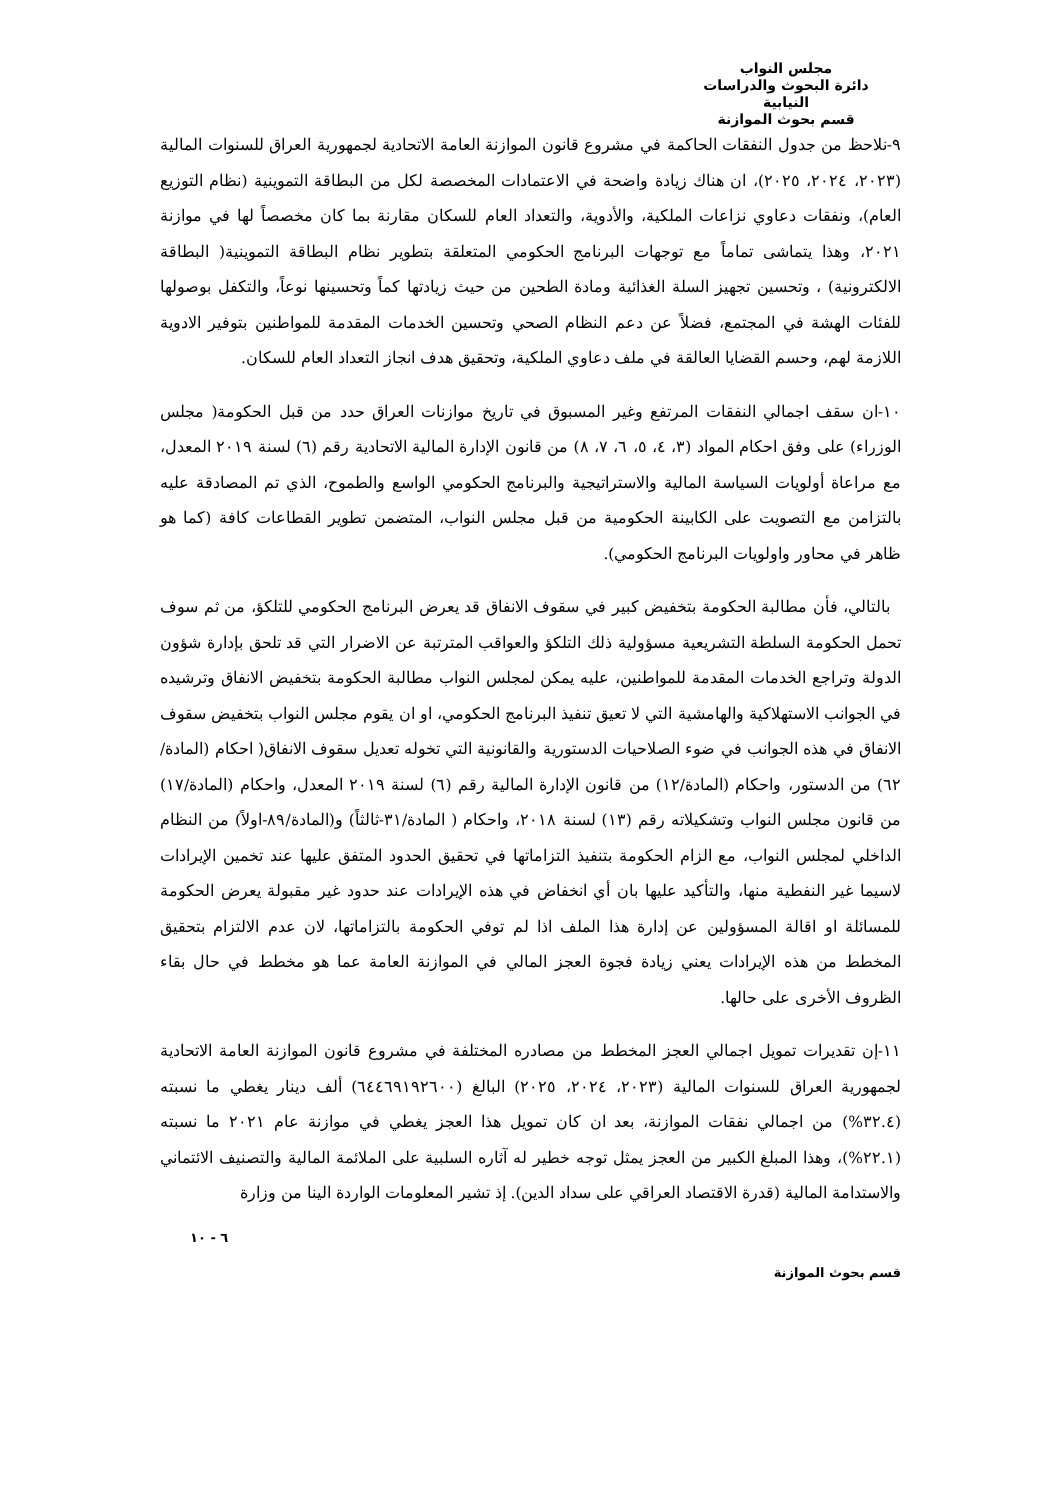مجلس النواب
دائرة البحوث والدراسات النيابية
قسم بحوث الموازنة
٩-نلاحظ من جدول النفقات الحاكمة في مشروع قانون الموازنة العامة الاتحادية لجمهورية العراق للسنوات المالية (٢٠٢٣، ٢٠٢٤، ٢٠٢٥)، ان هناك زيادة واضحة في الاعتمادات المخصصة لكل من البطاقة التموينية (نظام التوزيع العام)، ونفقات دعاوي نزاعات الملكية، والأدوية، والتعداد العام للسكان مقارنة بما كان مخصصاً لها في موازنة ٢٠٢١، وهذا يتماشى تماماً مع توجهات البرنامج الحكومي المتعلقة بتطوير نظام البطاقة التموينية( البطاقة الالكترونية) ، وتحسين تجهيز السلة الغذائية ومادة الطحين من حيث زيادتها كماً وتحسينها نوعاً، والتكفل بوصولها للفئات الهشة في المجتمع، فضلاً عن دعم النظام الصحي وتحسين الخدمات المقدمة للمواطنين بتوفير الادوية اللازمة لهم، وحسم القضايا العالقة في ملف دعاوي الملكية، وتحقيق هدف انجاز التعداد العام للسكان.
١٠-ان سقف اجمالي النفقات المرتفع وغير المسبوق في تاريخ موازنات العراق حدد من قبل الحكومة( مجلس الوزراء) على وفق احكام المواد (٣، ٤، ٥، ٦، ٧، ٨) من قانون الإدارة المالية الاتحادية رقم (٦) لسنة ٢٠١٩ المعدل، مع مراعاة أولويات السياسة المالية والاستراتيجية والبرنامج الحكومي الواسع والطموح، الذي تم المصادقة عليه بالتزامن مع التصويت على الكابينة الحكومية من قبل مجلس النواب، المتضمن تطوير القطاعات كافة (كما هو ظاهر في محاور واولويات البرنامج الحكومي).
بالتالي، فأن مطالبة الحكومة بتخفيض كبير في سقوف الانفاق قد يعرض البرنامج الحكومي للتلكؤ، من ثم سوف تحمل الحكومة السلطة التشريعية مسؤولية ذلك التلكؤ والعواقب المترتبة عن الاضرار التي قد تلحق بإدارة شؤون الدولة وتراجع الخدمات المقدمة للمواطنين، عليه يمكن لمجلس النواب مطالبة الحكومة بتخفيض الانفاق وترشيده في الجوانب الاستهلاكية والهامشية التي لا تعيق تنفيذ البرنامج الحكومي، او ان يقوم مجلس النواب بتخفيض سقوف الانفاق في هذه الجوانب في ضوء الصلاحيات الدستورية والقانونية التي تخوله تعديل سقوف الانفاق( احكام (المادة/٦٢) من الدستور، واحكام (المادة/١٢) من قانون الإدارة المالية رقم (٦) لسنة ٢٠١٩ المعدل، واحكام (المادة/١٧) من قانون مجلس النواب وتشكيلاته رقم (١٣) لسنة ٢٠١٨، واحكام ( المادة/٣١-ثالثاً) و(المادة/٨٩-اولاً) من النظام الداخلي لمجلس النواب، مع الزام الحكومة بتنفيذ التزاماتها في تحقيق الحدود المتفق عليها عند تخمين الإيرادات لاسيما غير النفطية منها، والتأكيد عليها بان أي انخفاض في هذه الإيرادات عند حدود غير مقبولة يعرض الحكومة للمسائلة او اقالة المسؤولين عن إدارة هذا الملف اذا لم توفي الحكومة بالتزاماتها، لان عدم الالتزام بتحقيق المخطط من هذه الإيرادات يعني زيادة فجوة العجز المالي في الموازنة العامة عما هو مخطط في حال بقاء الظروف الأخرى على حالها.
١١-إن تقديرات تمويل اجمالي العجز المخطط من مصادره المختلفة في مشروع قانون الموازنة العامة الاتحادية لجمهورية العراق للسنوات المالية (٢٠٢٣، ٢٠٢٤، ٢٠٢٥) البالغ (٦٤٤٦٩١٩٢٦٠٠) ألف دينار يغطي ما نسبته (٣٢.٤%) من اجمالي نفقات الموازنة، بعد ان كان تمويل هذا العجز يغطي في موازنة عام ٢٠٢١ ما نسبته (٢٢.١%)، وهذا المبلغ الكبير من العجز يمثل توجه خطير له آثاره السلبية على الملائمة المالية والتصنيف الائتماني والاستدامة المالية (قدرة الاقتصاد العراقي على سداد الدين). إذ تشير المعلومات الواردة الينا من وزارة
٦ - ١٠
قسم بحوث الموازنة